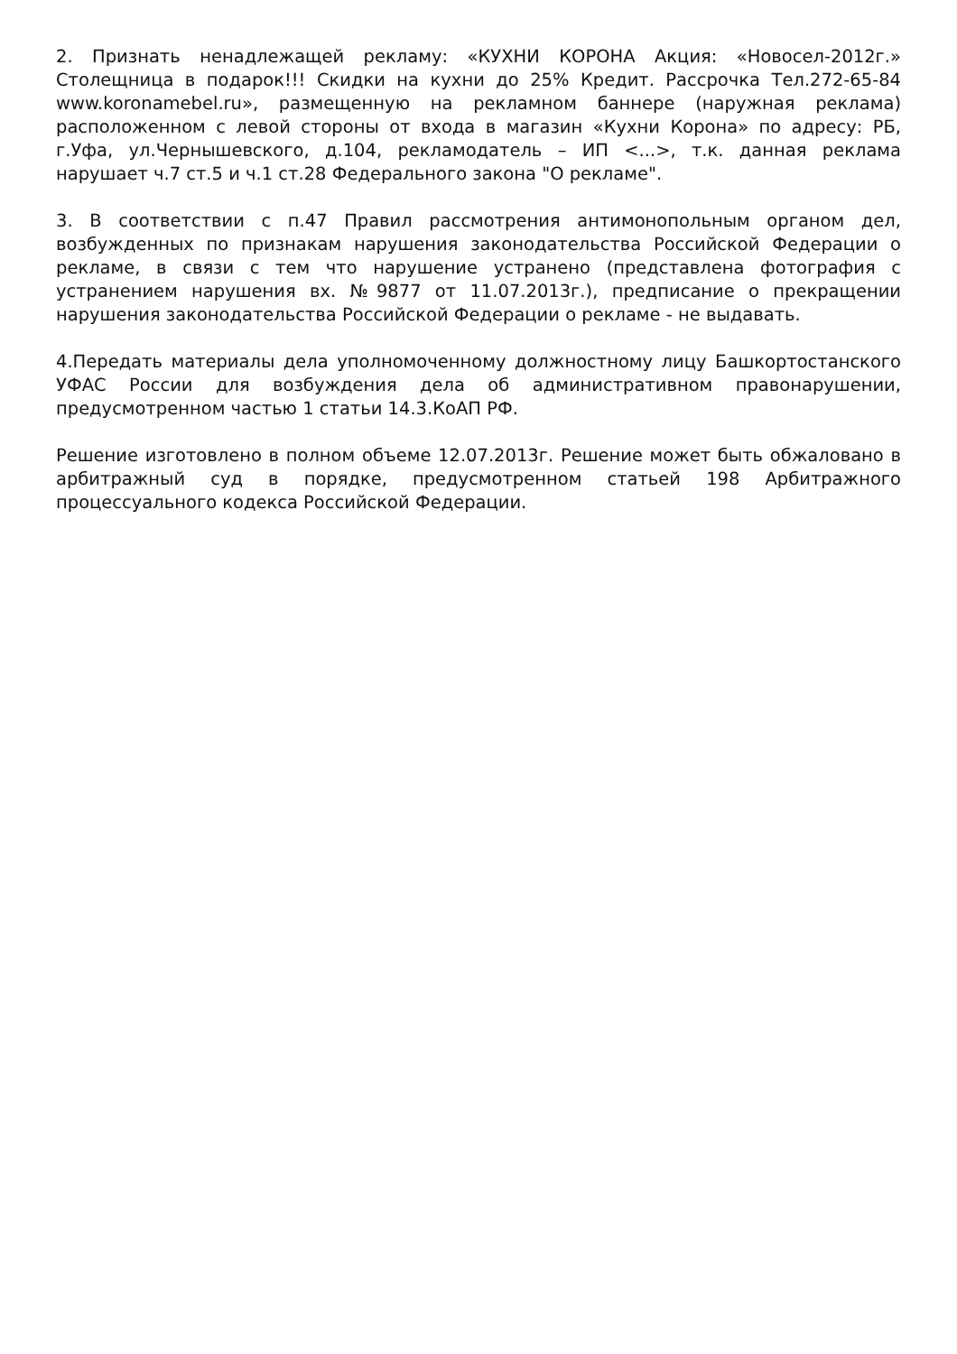2. Признать ненадлежащей рекламу: «КУХНИ КОРОНА Акция: «Новосел-2012г.» Столещница в подарок!!! Скидки на кухни до 25% Кредит. Рассрочка Тел.272-65-84 www.koronamebel.ru», размещенную на рекламном баннере (наружная реклама) расположенном с левой стороны от входа в магазин «Кухни Корона» по адресу: РБ, г.Уфа, ул.Чернышевского, д.104, рекламодатель – ИП <...>, т.к. данная реклама нарушает ч.7 ст.5 и ч.1 ст.28 Федерального закона "О рекламе".
3. В соответствии с п.47 Правил рассмотрения антимонопольным органом дел, возбужденных по признакам нарушения законодательства Российской Федерации о рекламе, в связи с тем что нарушение устранено (представлена фотография с устранением нарушения вх. №9877 от 11.07.2013г.), предписание о прекращении нарушения законодательства Российской Федерации о рекламе - не выдавать.
4.Передать материалы дела уполномоченному должностному лицу Башкортостанского УФАС России для возбуждения дела об административном правонарушении, предусмотренном частью 1 статьи 14.3.КоАП РФ.
Решение изготовлено в полном объеме 12.07.2013г. Решение может быть обжаловано в арбитражный суд в порядке, предусмотренном статьей 198 Арбитражного процессуального кодекса Российской Федерации.